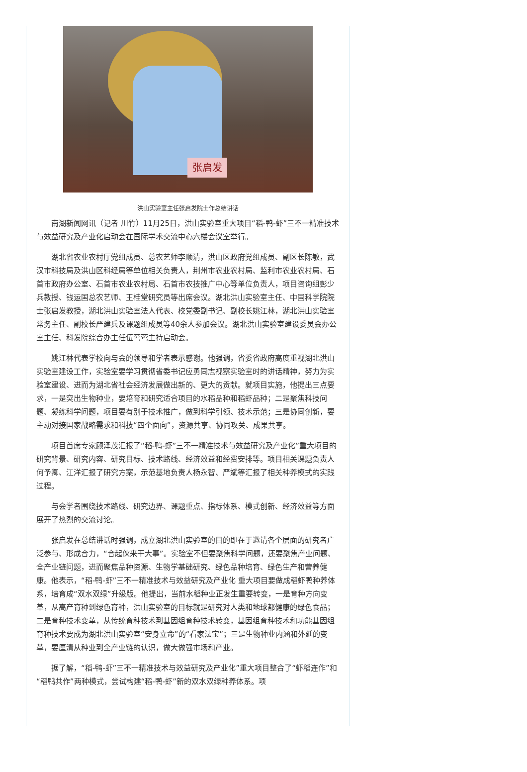张启发
洪山实验室主任张启发院士作总结讲话
南湖新闻网讯（记者 川竹）11月25日，洪山实验室重大项目“稻-鸭-虾”三不一精准技术与效益研究及产业化启动会在国际学术交流中心六楼会议室举行。
湖北省农业农村厅党组成员、总农艺师李顺清，洪山区政府党组成员、副区长陈敏，武汉市科技局及洪山区科经局等单位相关负责人，荆州市农业农村局、监利市农业农村局、石首市政府办公室、石首市农业农村局、石首市农技推广中心等单位负责人，项目咨询组彭少兵教授、钱运国总农艺师、王桂堂研究员等出席会议。湖北洪山实验室主任、中国科学院院士张启发教授，湖北洪山实验室法人代表、校党委副书记、副校长姚江林，湖北洪山实验室常务主任、副校长严建兵及课题组成员等40余人参加会议。湖北洪山实验室建设委员会办公室主任、科发院综合办主任伍莺莺主持启动会。
姚江林代表学校向与会的领导和学者表示感谢。他强调，省委省政府高度重视湖北洪山实验室建设工作，实验室要学习贯彻省委书记应勇同志视察实验室时的讲话精神，努力为实验室建设、进而为湖北省社会经济发展做出新的、更大的贡献。就项目实施，他提出三点要求，一是突出生物种业，要培育和研究适合项目的水稻品种和稻虾品种；二是聚焦科技问题、凝练科学问题，项目要有别于技术推广，做到科学引领、技术示范；三是协同创新，要主动对接国家战略需求和科技“四个面向”，资源共享、协同攻关、成果共享。
项目首席专家顾泽茂汇报了“稻-鸭-虾”三不一精准技术与效益研究及产业化”重大项目的研究背景、研究内容、研究目标、技术路线、经济效益和经费安排等。项目相关课题负责人何予卿、江洋汇报了研究方案，示范基地负责人杨永智、严斌等汇报了相关种养模式的实践过程。
与会学者围绕技术路线、研究边界、课题重点、指标体系、模式创新、经济效益等方面展开了热烈的交流讨论。
张启发在总结讲话时强调，成立湖北洪山实验室的目的即在于邀请各个层面的研究者广泛参与、形成合力，“合起伙来干大事”。实验室不但要聚焦科学问题，还要聚焦产业问题、全产业链问题，进而聚焦品种资源、生物学基础研究、绿色品种培育、绿色生产和营养健康。他表示，“稻-鸭-虾”三不一精准技术与效益研究及产业化 重大项目要做成稻虾鸭种养体系，培育成“双水双绿”升级版。他提出，当前水稻种业正发生重要转变，一是育种方向变革，从高产育种到绿色育种，洪山实验室的目标就是研究对人类和地球都健康的绿色食品；二是育种技术变革，从传统育种技术到基因组育种技术转变，基因组育种技术和功能基因组育种技术要成为湖北洪山实验室“安身立命”的“看家法宝”；三是生物种业内涵和外延的变革，要厘清从种业到全产业链的认识，做大做强市场和产业。
据了解，“稻-鸭-虾”三不一精准技术与效益研究及产业化”重大项目整合了“虾稻连作”和“稻鸭共作”两种模式，尝试构建“稻-鸭-虾”新的双水双绿种养体系。项